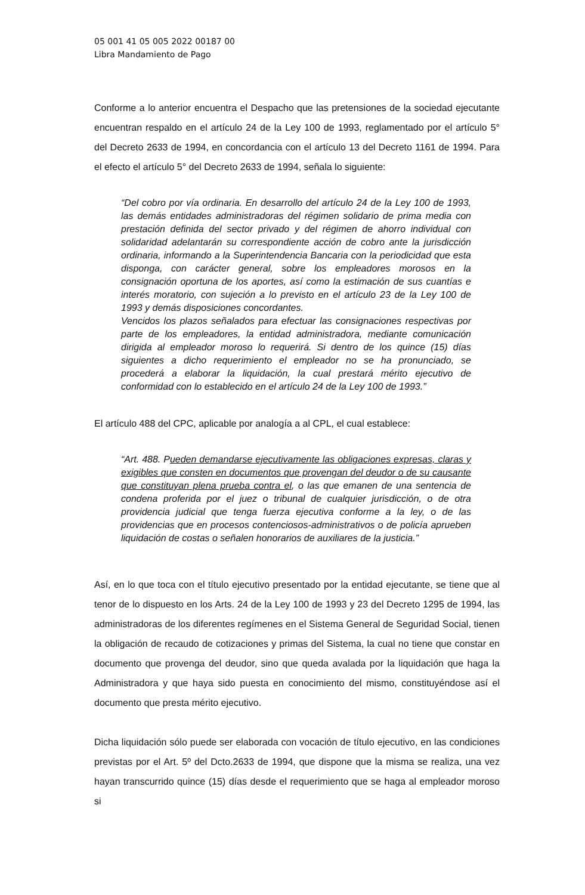05 001 41 05 005 2022 00187 00
Libra Mandamiento de Pago
Conforme a lo anterior encuentra el Despacho que las pretensiones de la sociedad ejecutante encuentran respaldo en el artículo 24 de la Ley 100 de 1993, reglamentado por el artículo 5° del Decreto 2633 de 1994, en concordancia con el artículo 13 del Decreto 1161 de 1994. Para el efecto el artículo 5° del Decreto 2633 de 1994, señala lo siguiente:
“Del cobro por vía ordinaria. En desarrollo del artículo 24 de la Ley 100 de 1993, las demás entidades administradoras del régimen solidario de prima media con prestación definida del sector privado y del régimen de ahorro individual con solidaridad adelantarán su correspondiente acción de cobro ante la jurisdicción ordinaria, informando a la Superintendencia Bancaria con la periodicidad que esta disponga, con carácter general, sobre los empleadores morosos en la consignación oportuna de los aportes, así como la estimación de sus cuantías e interés moratorio, con sujeción a lo previsto en el artículo 23 de la Ley 100 de 1993 y demás disposiciones concordantes.
Vencidos los plazos señalados para efectuar las consignaciones respectivas por parte de los empleadores, la entidad administradora, mediante comunicación dirigida al empleador moroso lo requerirá. Si dentro de los quince (15) días siguientes a dicho requerimiento el empleador no se ha pronunciado, se procederá a elaborar la liquidación, la cual prestará mérito ejecutivo de conformidad con lo establecido en el artículo 24 de la Ley 100 de 1993.”
El artículo 488 del CPC, aplicable por analogía a al CPL, el cual establece:
“Art. 488. Pueden demandarse ejecutivamente las obligaciones expresas, claras y exigibles que consten en documentos que provengan del deudor o de su causante que constituyan plena prueba contra el, o las que emanen de una sentencia de condena proferida por el juez o tribunal de cualquier jurisdicción, o de otra providencia judicial que tenga fuerza ejecutiva conforme a la ley, o de las providencias que en procesos contenciosos-administrativos o de policía aprueben liquidación de costas o señalen honorarios de auxiliares de la justicia.”
Así, en lo que toca con el título ejecutivo presentado por la entidad ejecutante, se tiene que al tenor de lo dispuesto en los Arts. 24 de la Ley 100 de 1993 y 23 del Decreto 1295 de 1994, las administradoras de los diferentes regímenes en el Sistema General de Seguridad Social, tienen la obligación de recaudo de cotizaciones y primas del Sistema, la cual no tiene que constar en documento que provenga del deudor, sino que queda avalada por la liquidación que haga la Administradora y que haya sido puesta en conocimiento del mismo, constituyéndose así el documento que presta mérito ejecutivo.
Dicha liquidación sólo puede ser elaborada con vocación de título ejecutivo, en las condiciones previstas por el Art. 5º del Dcto.2633 de 1994, que dispone que la misma se realiza, una vez hayan transcurrido quince (15) días desde el requerimiento que se haga al empleador moroso si